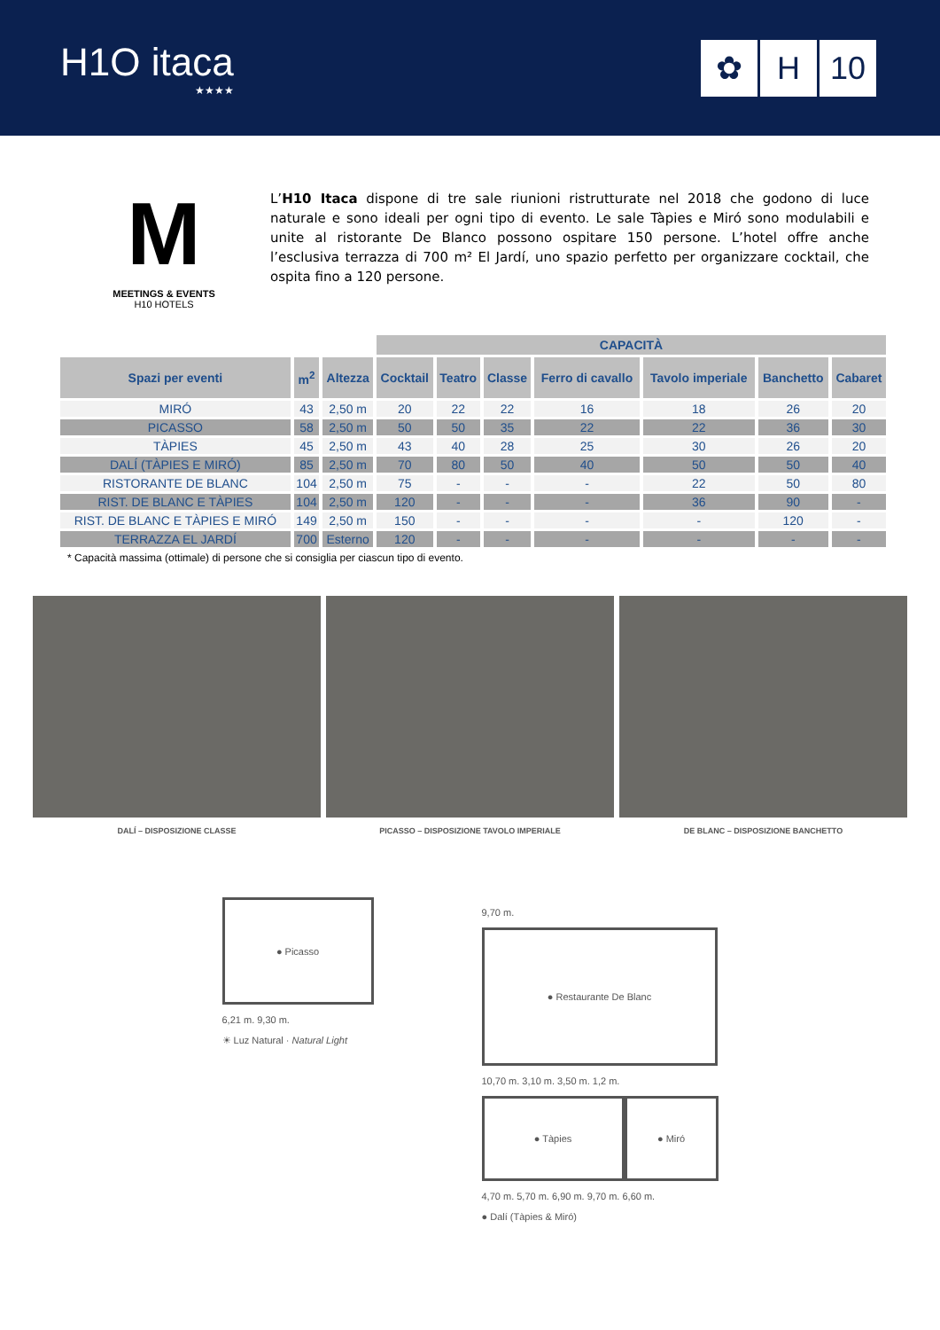H1O itaca
★★★★
✿ H 10
M
MEETINGS & EVENTS
H10 HOTELS
L’H10 Itaca dispone di tre sale riunioni ristrutturate nel 2018 che godono di luce naturale e sono ideali per ogni tipo di evento. Le sale Tàpies e Miró sono modulabili e unite al ristorante De Blanco possono ospitare 150 persone. L’hotel offre anche l’esclusiva terrazza di 700 m² El Jardí, uno spazio perfetto per organizzare cocktail, che ospita fino a 120 persone.
| | | | CAPACITÀ | | | | | | |
| Spazi per eventi | m<sup>2</sup> | Altezza | Cocktail | Teatro | Classe | Ferro di cavallo | Tavolo imperiale | Banchetto | Cabaret |
| MIRÓ | 43 | 2,50 m | 20 | 22 | 22 | 16 | 18 | 26 | 20 |
| PICASSO | 58 | 2,50 m | 50 | 50 | 35 | 22 | 22 | 36 | 30 |
| TÀPIES | 45 | 2,50 m | 43 | 40 | 28 | 25 | 30 | 26 | 20 |
| DALÍ (TÀPIES E MIRÓ) | 85 | 2,50 m | 70 | 80 | 50 | 40 | 50 | 50 | 40 |
| RISTORANTE DE BLANC | 104 | 2,50 m | 75 | - | - | - | 22 | 50 | 80 |
| RIST. DE BLANC E TÀPIES | 104 | 2,50 m | 120 | - | - | - | 36 | 90 | - |
| RIST. DE BLANC E TÀPIES E MIRÓ | 149 | 2,50 m | 150 | - | - | - | - | 120 | - |
| TERRAZZA EL JARDÍ | 700 | Esterno | 120 | - | - | - | - | - | - |
* Capacità massima (ottimale) di persone che si consiglia per ciascun tipo di evento.
DALÍ – DISPOSIZIONE CLASSE PICASSO – DISPOSIZIONE TAVOLO IMPERIALE
DE BLANC – DISPOSIZIONE BANCHETTO
● Picasso
6,21 m. 9,30 m.
☀ Luz Natural · Natural Light
9,70 m.
● Restaurante De Blanc
10,70 m. 3,10 m. 3,50 m. 1,2 m.
● Tàpies ● Miró
4,70 m. 5,70 m. 6,90 m. 9,70 m. 6,60 m.
● Dalí (Tàpies & Miró)